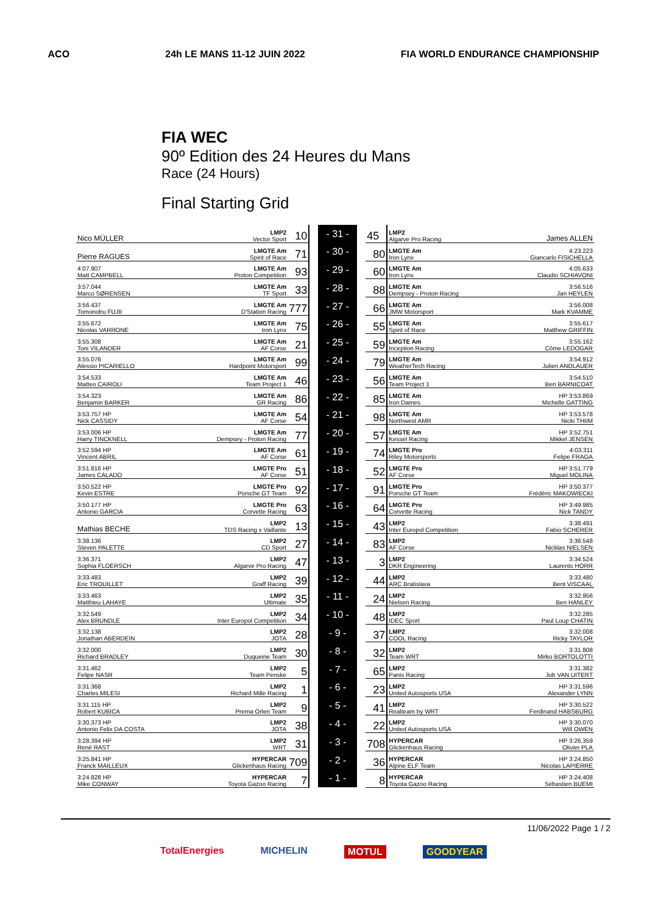ACO 24h LE MANS 11-12 JUIN 2022 FIA WORLD ENDURANCE CHAMPIONSHIP
FIA WEC
90º Edition des 24 Heures du Mans
Race (24 Hours)
Final Starting Grid
| Nico MÜLLER | LMP2 Vector Sport | 10 | | - 31 - | | 45 | LMP2 Algarve Pro Racing | James ALLEN |
| Pierre RAGUES | LMGTE Am Spirit of Race | 71 | | - 30 - | | 80 | LMGTE Am Iron Lynx | 4:23.223 Giancarlo FISICHELLA |
| 4:07.907 Matt CAMPBELL | LMGTE Am Proton Competition | 93 | | - 29 - | | 60 | LMGTE Am Iron Lynx | 4:05.633 Claudio SCHIAVONI |
| 3:57.044 Marco SØRENSEN | LMGTE Am TF Sport | 33 | | - 28 - | | 88 | LMGTE Am Dempsey - Proton Racing | 3:56.516 Jan HEYLEN |
| 3:56.437 Tomonobu FUJII | LMGTE Am D'Station Racing | 777 | | - 27 - | | 66 | LMGTE Am JMW Motorsport | 3:56.008 Mark KVAMME |
| 3:55.672 Nicolas VARRONE | LMGTE Am Iron Lynx | 75 | | - 26 - | | 55 | LMGTE Am Spirit of Race | 3:55.617 Matthew GRIFFIN |
| 3:55.308 Toni VILANDER | LMGTE Am AF Corse | 21 | | - 25 - | | 59 | LMGTE Am Inception Racing | 3:55.162 Côme LEDOGAR |
| 3:55.076 Alessio PICARIELLO | LMGTE Am Hardpoint Motorsport | 99 | | - 24 - | | 79 | LMGTE Am WeatherTech Racing | 3:54.912 Julien ANDLAUER |
| 3:54.533 Matteo CAIROLI | LMGTE Am Team Project 1 | 46 | | - 23 - | | 56 | LMGTE Am Team Project 1 | 3:54.510 Ben BARNICOAT |
| 3:54.323 Benjamin BARKER | LMGTE Am GR Racing | 86 | | - 22 - | | 85 | LMGTE Am Iron Dames | HP 3:53.869 Michelle GATTING |
| 3:53.757 HP Nick CASSIDY | LMGTE Am AF Corse | 54 | | - 21 - | | 98 | LMGTE Am Northwest AMR | HP 3:53.578 Nicki THIIM |
| 3:53.006 HP Harry TINCKNELL | LMGTE Am Dempsey - Proton Racing | 77 | | - 20 - | | 57 | LMGTE Am Kessel Racing | HP 3:52.751 Mikkel JENSEN |
| 3:52.594 HP Vincent ABRIL | LMGTE Am AF Corse | 61 | | - 19 - | | 74 | LMGTE Pro Riley Motorsports | 4:03.311 Felipe FRAGA |
| 3:51.816 HP James CALADO | LMGTE Pro AF Corse | 51 | | - 18 - | | 52 | LMGTE Pro AF Corse | HP 3:51.779 Miguel MOLINA |
| 3:50.522 HP Kevin ESTRE | LMGTE Pro Porsche GT Team | 92 | | - 17 - | | 91 | LMGTE Pro Porsche GT Team | HP 3:50.377 Frédéric MAKOWIECKI |
| 3:50.177 HP Antonio GARCIA | LMGTE Pro Corvette Racing | 63 | | - 16 - | | 64 | LMGTE Pro Corvette Racing | HP 3:49.985 Nick TANDY |
| Mathias BECHE | LMP2 TDS Racing x Vaillante | 13 | | - 15 - | | 43 | LMP2 Inter Europol Competition | 3:38.491 Fabio SCHERER |
| 3:38.136 Steven PALETTE | LMP2 CD Sport | 27 | | - 14 - | | 83 | LMP2 AF Corse | 3:36.548 Nicklas NIELSEN |
| 3:36.371 Sophia FLOERSCH | LMP2 Algarve Pro Racing | 47 | | - 13 - | | 3 | LMP2 DKR Engineering | 3:34.524 Laurents HORR |
| 3:33.483 Eric TROUILLET | LMP2 Graff Racing | 39 | | - 12 - | | 44 | LMP2 ARC Bratislava | 3:33.480 Bent VISCAAL |
| 3:33.463 Matthieu LAHAYE | LMP2 Ultimate | 35 | | - 11 - | | 24 | LMP2 Nielsen Racing | 3:32.956 Ben HANLEY |
| 3:32.549 Alex BRUNDLE | LMP2 Inter Europol Competition | 34 | | - 10 - | | 48 | LMP2 IDEC Sport | 3:32.285 Paul Loup CHATIN |
| 3:32.138 Jonathan ABERDEIN | LMP2 JOTA | 28 | | - 9 - | | 37 | LMP2 COOL Racing | 3:32.008 Ricky TAYLOR |
| 3:32.000 Richard BRADLEY | LMP2 Duqueine Team | 30 | | - 8 - | | 32 | LMP2 Team WRT | 3:31.808 Mirko BORTOLOTTI |
| 3:31.462 Felipe NASR | LMP2 Team Penske | 5 | | - 7 - | | 65 | LMP2 Panis Racing | 3:31.382 Job VAN UITERT |
| 3:31.368 Charles MILESI | LMP2 Richard Mille Racing | 1 | | - 6 - | | 23 | LMP2 United Autosports USA | HP 3:31.596 Alexander LYNN |
| 3:31.115 HP Robert KUBICA | LMP2 Prema Orlen Team | 9 | | - 5 - | | 41 | LMP2 Realteam by WRT | HP 3:30.522 Ferdinand HABSBURG |
| 3:30.373 HP Antonio Felix DA COSTA | LMP2 JOTA | 38 | | - 4 - | | 22 | LMP2 United Autosports USA | HP 3:30.070 Will OWEN |
| 3:28.394 HP René RAST | LMP2 WRT | 31 | | - 3 - | | 708 | HYPERCAR Glickenhaus Racing | HP 3:26.359 Olivier PLA |
| 3:25.841 HP Franck MAILLEUX | HYPERCAR Glickenhaus Racing | 709 | | - 2 - | | 36 | HYPERCAR Alpine ELF Team | HP 3:24.850 Nicolas LAPIERRE |
| 3:24.828 HP Mike CONWAY | HYPERCAR Toyota Gazoo Racing | 7 | | - 1 - | | 8 | HYPERCAR Toyota Gazoo Racing | HP 3:24.408 Sébastien BUEMI |
11/06/2022 Page 1 / 2
TotalEnergies MICHELIN MOTUL GOODYEAR